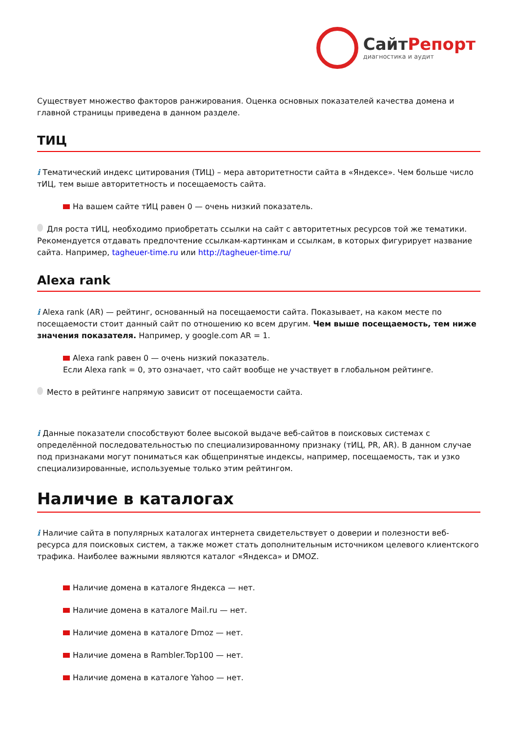СайтРепорт
диагностика и аудит
Существует множество факторов ранжирования. Оценка основных показателей качества домена и главной страницы приведена в данном разделе.
ТИЦ
i Тематический индекс цитирования (ТИЦ) – мера авторитетности сайта в «Яндексе». Чем больше число тИЦ, тем выше авторитетность и посещаемость сайта.
На вашем сайте тИЦ равен 0 — очень низкий показатель.
Для роста тИЦ, необходимо приобретать ссылки на сайт с авторитетных ресурсов той же тематики. Рекомендуется отдавать предпочтение ссылкам-картинкам и ссылкам, в которых фигурирует название сайта. Например, tagheuer-time.ru или http://tagheuer-time.ru/
Alexa rank
i Alexa rank (AR) — рейтинг, основанный на посещаемости сайта. Показывает, на каком месте по посещаемости стоит данный сайт по отношению ко всем другим. Чем выше посещаемость, тем ниже значения показателя. Например, у google.com AR = 1.
Alexa rank равен 0 — очень низкий показатель.
Если Alexa rank = 0, это означает, что сайт вообще не участвует в глобальном рейтинге.
Место в рейтинге напрямую зависит от посещаемости сайта.
i Данные показатели способствуют более высокой выдаче веб-сайтов в поисковых системах с определённой последовательностью по специализированному признаку (тИЦ, PR, AR). В данном случае под признаками могут пониматься как общепринятые индексы, например, посещаемость, так и узко специализированные, используемые только этим рейтингом.
Наличие в каталогах
i Наличие сайта в популярных каталогах интернета свидетельствует о доверии и полезности веб-ресурса для поисковых систем, а также может стать дополнительным источником целевого клиентского трафика. Наиболее важными являются каталог «Яндекса» и DMOZ.
Наличие домена в каталоге Яндекса — нет.
Наличие домена в каталоге Mail.ru — нет.
Наличие домена в каталоге Dmoz — нет.
Наличие домена в Rambler.Top100 — нет.
Наличие домена в каталоге Yahoo — нет.